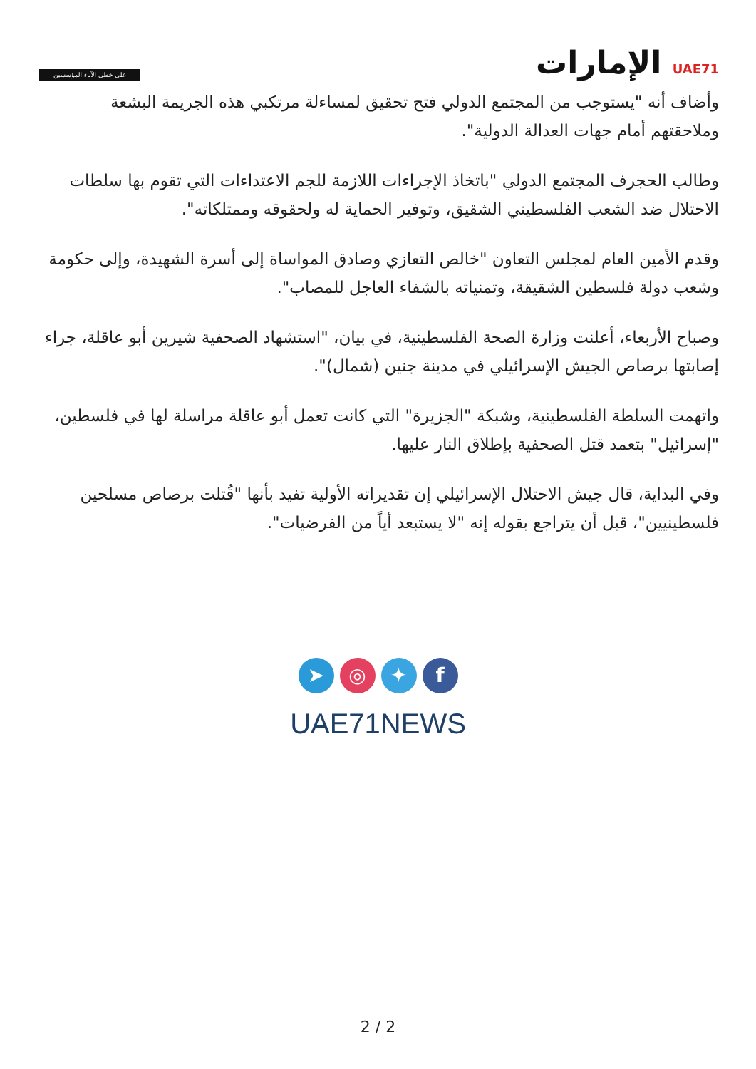على خطى الآباء المؤسسين
UAE71 الإمارات
وأضاف أنه "يستوجب من المجتمع الدولي فتح تحقيق لمساءلة مرتكبي هذه الجريمة البشعة وملاحقتهم أمام جهات العدالة الدولية".
وطالب الحجرف المجتمع الدولي "باتخاذ الإجراءات اللازمة للجم الاعتداءات التي تقوم بها سلطات الاحتلال ضد الشعب الفلسطيني الشقيق، وتوفير الحماية له ولحقوقه وممتلكاته".
وقدم الأمين العام لمجلس التعاون "خالص التعازي وصادق المواساة إلى أسرة الشهيدة، وإلى حكومة وشعب دولة فلسطين الشقيقة، وتمنياته بالشفاء العاجل للمصاب".
وصباح الأربعاء، أعلنت وزارة الصحة الفلسطينية، في بيان، "استشهاد الصحفية شيرين أبو عاقلة، جراء إصابتها برصاص الجيش الإسرائيلي في مدينة جنين (شمال)".
واتهمت السلطة الفلسطينية، وشبكة "الجزيرة" التي كانت تعمل أبو عاقلة مراسلة لها في فلسطين، "إسرائيل" بتعمد قتل الصحفية بإطلاق النار عليها.
وفي البداية، قال جيش الاحتلال الإسرائيلي إن تقديراته الأولية تفيد بأنها "قُتلت برصاص مسلحين فلسطينيين"، قبل أن يتراجع بقوله إنه "لا يستبعد أياً من الفرضيات".
➤ ◎ ✦ f
UAE71NEWS
2 / 2